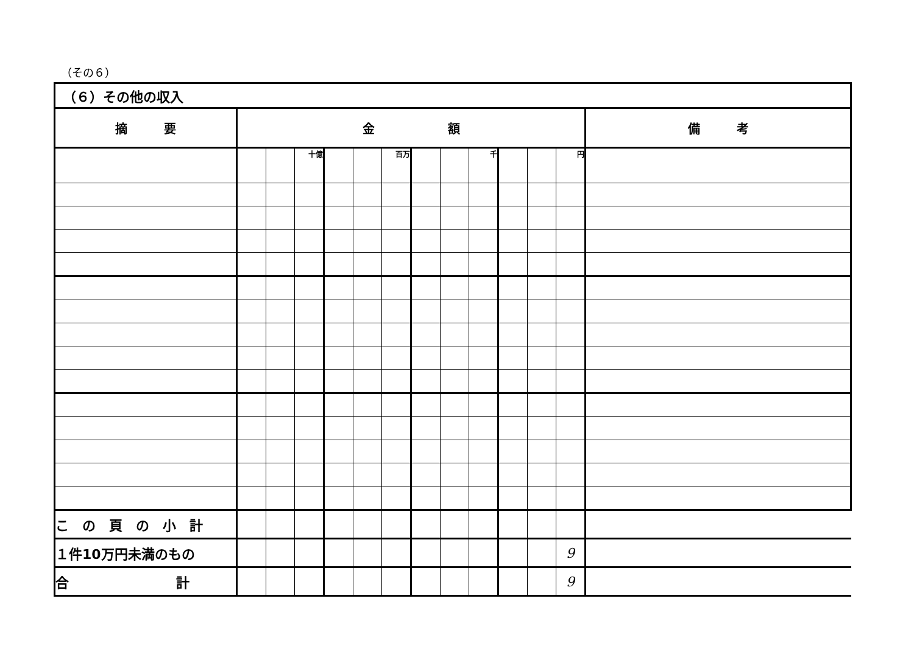（その６）
| （６）その他の収入 | | | | | | | | | | | | | |
| 摘 要 | 金 額 | | | | | | | | | | | | 備 考 |
| | | | 十億 | | | 百万 | | | 千 | | | 円 | |
| こ の 頁 の 小 計 | | | | | | | | | | | | | |
| １件10万円未満のもの | | | | | | | | | | | | 9 | |
| 合 計 | | | | | | | | | | | | 9 | |